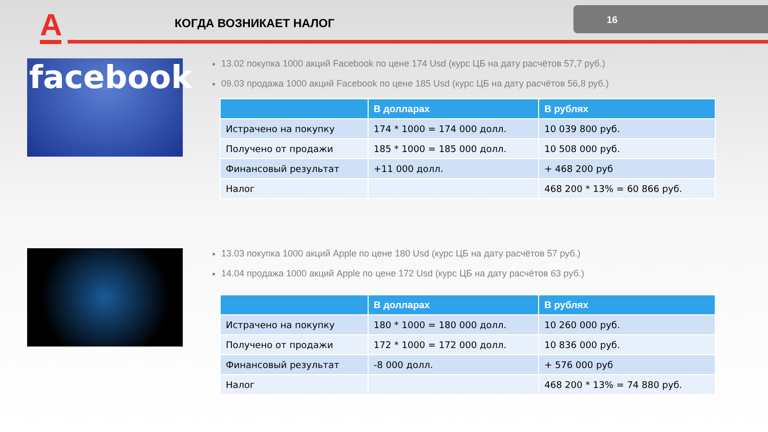А КОГДА ВОЗНИКАЕТ НАЛОГ
16
facebook
13.02 покупка 1000 акций Facebook по цене 174 Usd (курс ЦБ на дату расчётов 57,7 руб.)
09.03 продажа 1000 акций Facebook по цене 185 Usd (курс ЦБ на дату расчётов 56,8 руб.)
| | В долларах | В рублях |
| --- | --- | --- |
| Истрачено на покупку | 174 * 1000 = 174 000 долл. | 10 039 800 руб. |
| Получено от продажи | 185 * 1000 = 185 000 долл. | 10 508 000 руб. |
| Финансовый результат | +11 000 долл. | + 468 200 руб |
| Налог | | 468 200 * 13% = 60 866 руб. |
13.03 покупка 1000 акций Apple по цене 180 Usd (курс ЦБ на дату расчётов 57 руб.)
14.04 продажа 1000 акций Apple по цене 172 Usd (курс ЦБ на дату расчётов 63 руб.)
| | В долларах | В рублях |
| --- | --- | --- |
| Истрачено на покупку | 180 * 1000 = 180 000 долл. | 10 260 000 руб. |
| Получено от продажи | 172 * 1000 = 172 000 долл. | 10 836 000 руб. |
| Финансовый результат | -8 000 долл. | + 576 000 руб |
| Налог | | 468 200 * 13% = 74 880 руб. |